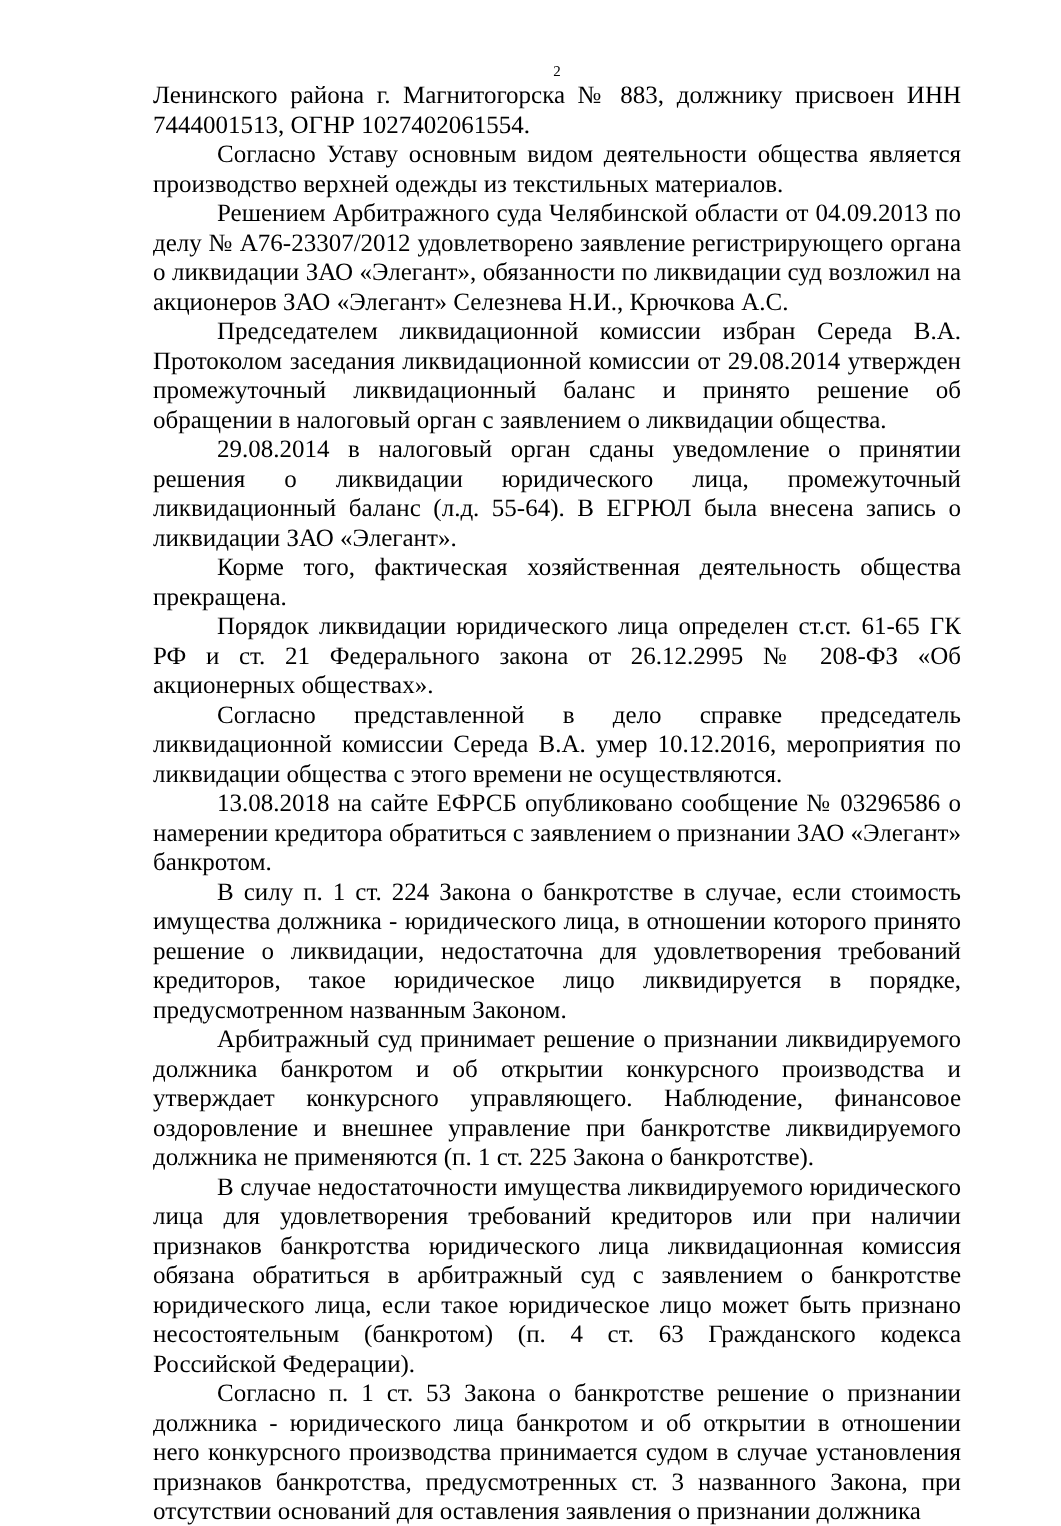2
Ленинского района г. Магнитогорска № 883, должнику присвоен ИНН 7444001513, ОГНР 1027402061554.
Согласно Уставу основным видом деятельности общества является производство верхней одежды из текстильных материалов.
Решением Арбитражного суда Челябинской области от 04.09.2013 по делу № А76-23307/2012 удовлетворено заявление регистрирующего органа о ликвидации ЗАО «Элегант», обязанности по ликвидации суд возложил на акционеров ЗАО «Элегант» Селезнева Н.И., Крючкова А.С.
Председателем ликвидационной комиссии избран Середа В.А. Протоколом заседания ликвидационной комиссии от 29.08.2014 утвержден промежуточный ликвидационный баланс и принято решение об обращении в налоговый орган с заявлением о ликвидации общества.
29.08.2014 в налоговый орган сданы уведомление о принятии решения о ликвидации юридического лица, промежуточный ликвидационный баланс (л.д. 55-64). В ЕГРЮЛ была внесена запись о ликвидации ЗАО «Элегант».
Корме того, фактическая хозяйственная деятельность общества прекращена.
Порядок ликвидации юридического лица определен ст.ст. 61-65 ГК РФ и ст. 21 Федерального закона от 26.12.2995 № 208-ФЗ «Об акционерных обществах».
Согласно представленной в дело справке председатель ликвидационной комиссии Середа В.А. умер 10.12.2016, мероприятия по ликвидации общества с этого времени не осуществляются.
13.08.2018 на сайте ЕФРСБ опубликовано сообщение № 03296586 о намерении кредитора обратиться с заявлением о признании ЗАО «Элегант» банкротом.
В силу п. 1 ст. 224 Закона о банкротстве в случае, если стоимость имущества должника - юридического лица, в отношении которого принято решение о ликвидации, недостаточна для удовлетворения требований кредиторов, такое юридическое лицо ликвидируется в порядке, предусмотренном названным Законом.
Арбитражный суд принимает решение о признании ликвидируемого должника банкротом и об открытии конкурсного производства и утверждает конкурсного управляющего. Наблюдение, финансовое оздоровление и внешнее управление при банкротстве ликвидируемого должника не применяются (п. 1 ст. 225 Закона о банкротстве).
В случае недостаточности имущества ликвидируемого юридического лица для удовлетворения требований кредиторов или при наличии признаков банкротства юридического лица ликвидационная комиссия обязана обратиться в арбитражный суд с заявлением о банкротстве юридического лица, если такое юридическое лицо может быть признано несостоятельным (банкротом) (п. 4 ст. 63 Гражданского кодекса Российской Федерации).
Согласно п. 1 ст. 53 Закона о банкротстве решение о признании должника - юридического лица банкротом и об открытии в отношении него конкурсного производства принимается судом в случае установления признаков банкротства, предусмотренных ст. 3 названного Закона, при отсутствии оснований для оставления заявления о признании должника